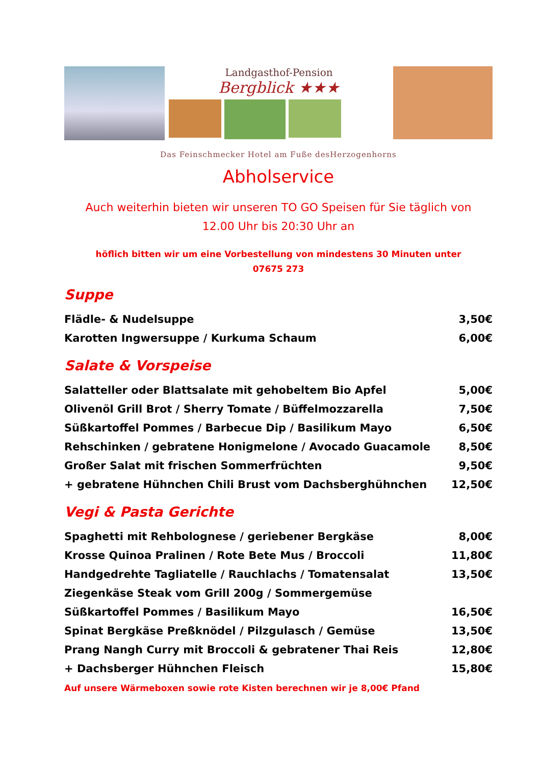Landgasthof-Pension
Bergblick ★★★
Das Feinschmecker Hotel am Fuße desHerzogenhorns
Abholservice
Auch weiterhin bieten wir unseren TO GO Speisen für Sie täglich von
12.00 Uhr bis 20:30 Uhr an
höflich bitten wir um eine Vorbestellung von mindestens 30 Minuten unter
07675 273
Suppe
| Flädle- & Nudelsuppe | 3,50€ |
| Karotten Ingwersuppe / Kurkuma Schaum | 6,00€ |
Salate & Vorspeise
| Salatteller oder Blattsalate mit gehobeltem Bio Apfel | 5,00€ |
| Olivenöl Grill Brot / Sherry Tomate / Büffelmozzarella | 7,50€ |
| Süßkartoffel Pommes / Barbecue Dip / Basilikum Mayo | 6,50€ |
| Rehschinken / gebratene Honigmelone / Avocado Guacamole | 8,50€ |
| Großer Salat mit frischen Sommerfrüchten | 9,50€ |
| + gebratene Hühnchen Chili Brust vom Dachsberghühnchen | 12,50€ |
Vegi & Pasta Gerichte
| Spaghetti mit Rehbolognese / geriebener Bergkäse | 8,00€ |
| Krosse Quinoa Pralinen / Rote Bete Mus / Broccoli | 11,80€ |
| Handgedrehte Tagliatelle / Rauchlachs / Tomatensalat | 13,50€ |
| Ziegenkäse Steak vom Grill 200g / Sommergemüse | |
| Süßkartoffel Pommes / Basilikum Mayo | 16,50€ |
| Spinat Bergkäse Preßknödel / Pilzgulasch / Gemüse | 13,50€ |
| Prang Nangh Curry mit Broccoli & gebratener Thai Reis | 12,80€ |
| + Dachsberger Hühnchen Fleisch | 15,80€ |
Auf unsere Wärmeboxen sowie rote Kisten berechnen wir je 8,00€ Pfand